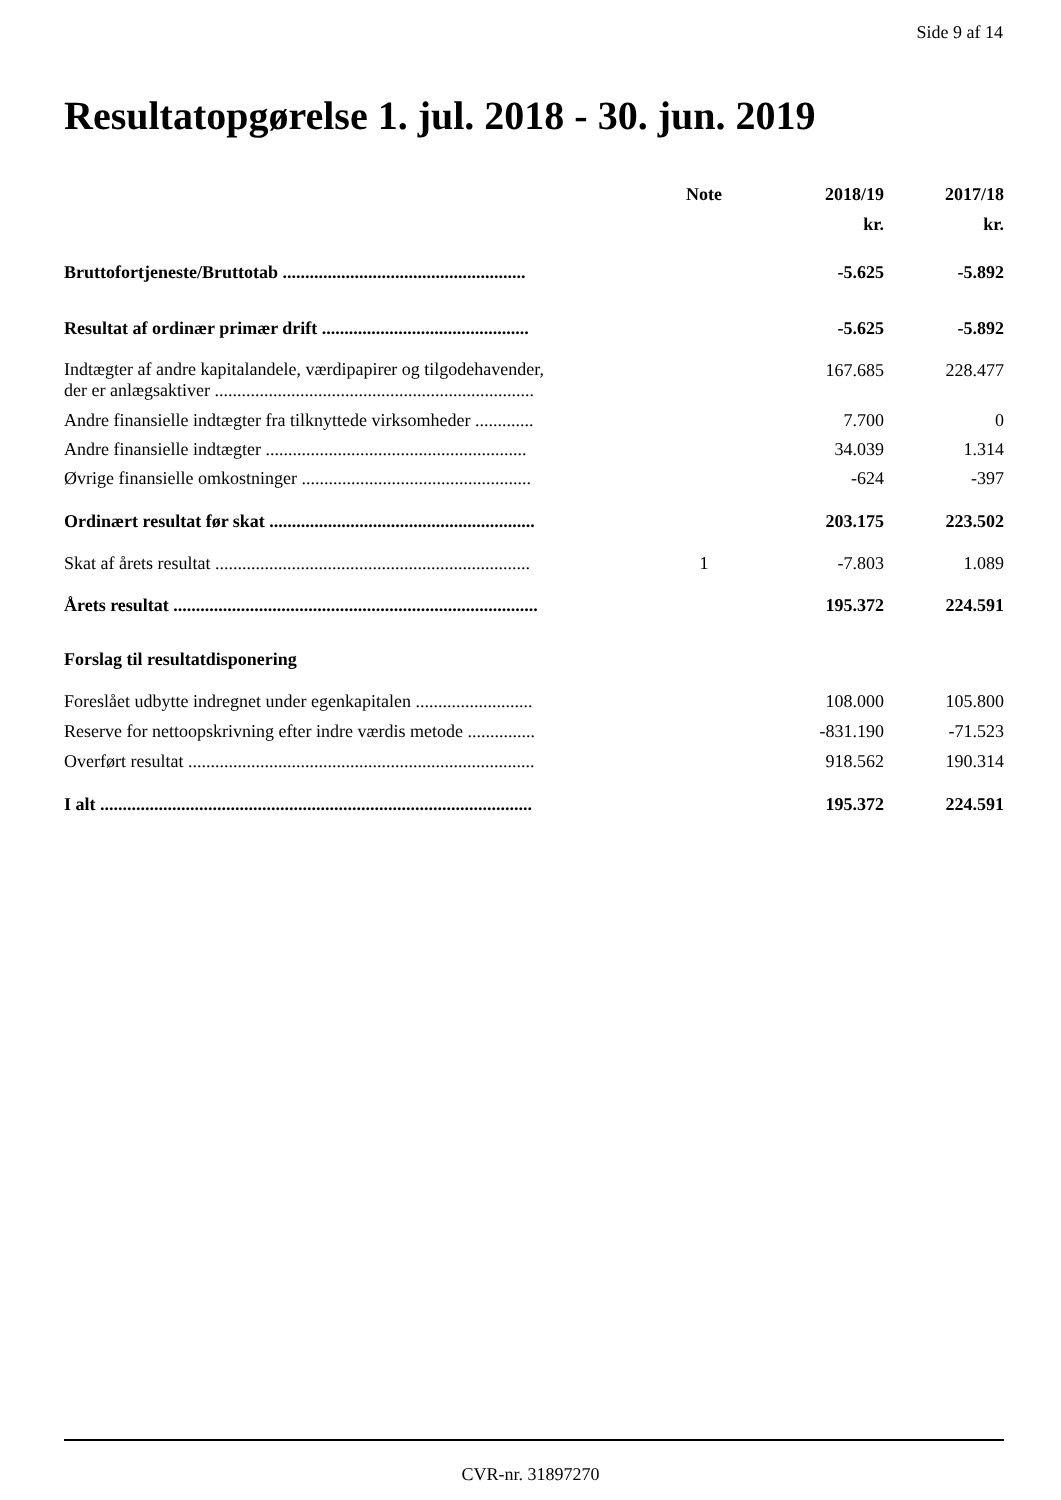Side 9 af 14
Resultatopgørelse 1. jul. 2018 - 30. jun. 2019
| | Note | 2018/19 | 2017/18 |
| --- | --- | --- | --- |
| | | kr. | kr. |
| Bruttofortjeneste/Bruttotab ...................................................... | | -5.625 | -5.892 |
| Resultat af ordinær primær drift .............................................. | | -5.625 | -5.892 |
| Indtægter af andre kapitalandele, værdipapirer og tilgodehavender, der er anlægsaktiver ....................................................................... | | 167.685 | 228.477 |
| Andre finansielle indtægter fra tilknyttede virksomheder ............. | | 7.700 | 0 |
| Andre finansielle indtægter .......................................................... | | 34.039 | 1.314 |
| Øvrige finansielle omkostninger ................................................... | | -624 | -397 |
| Ordinært resultat før skat ........................................................... | | 203.175 | 223.502 |
| Skat af årets resultat ...................................................................... | 1 | -7.803 | 1.089 |
| Årets resultat ................................................................................. | | 195.372 | 224.591 |
| Forslag til resultatdisponering | | | |
| Foreslået udbytte indregnet under egenkapitalen .......................... | | 108.000 | 105.800 |
| Reserve for nettoopskrivning efter indre værdis metode ............... | | -831.190 | -71.523 |
| Overført resultat ............................................................................. | | 918.562 | 190.314 |
| I alt ................................................................................................ | | 195.372 | 224.591 |
CVR-nr. 31897270